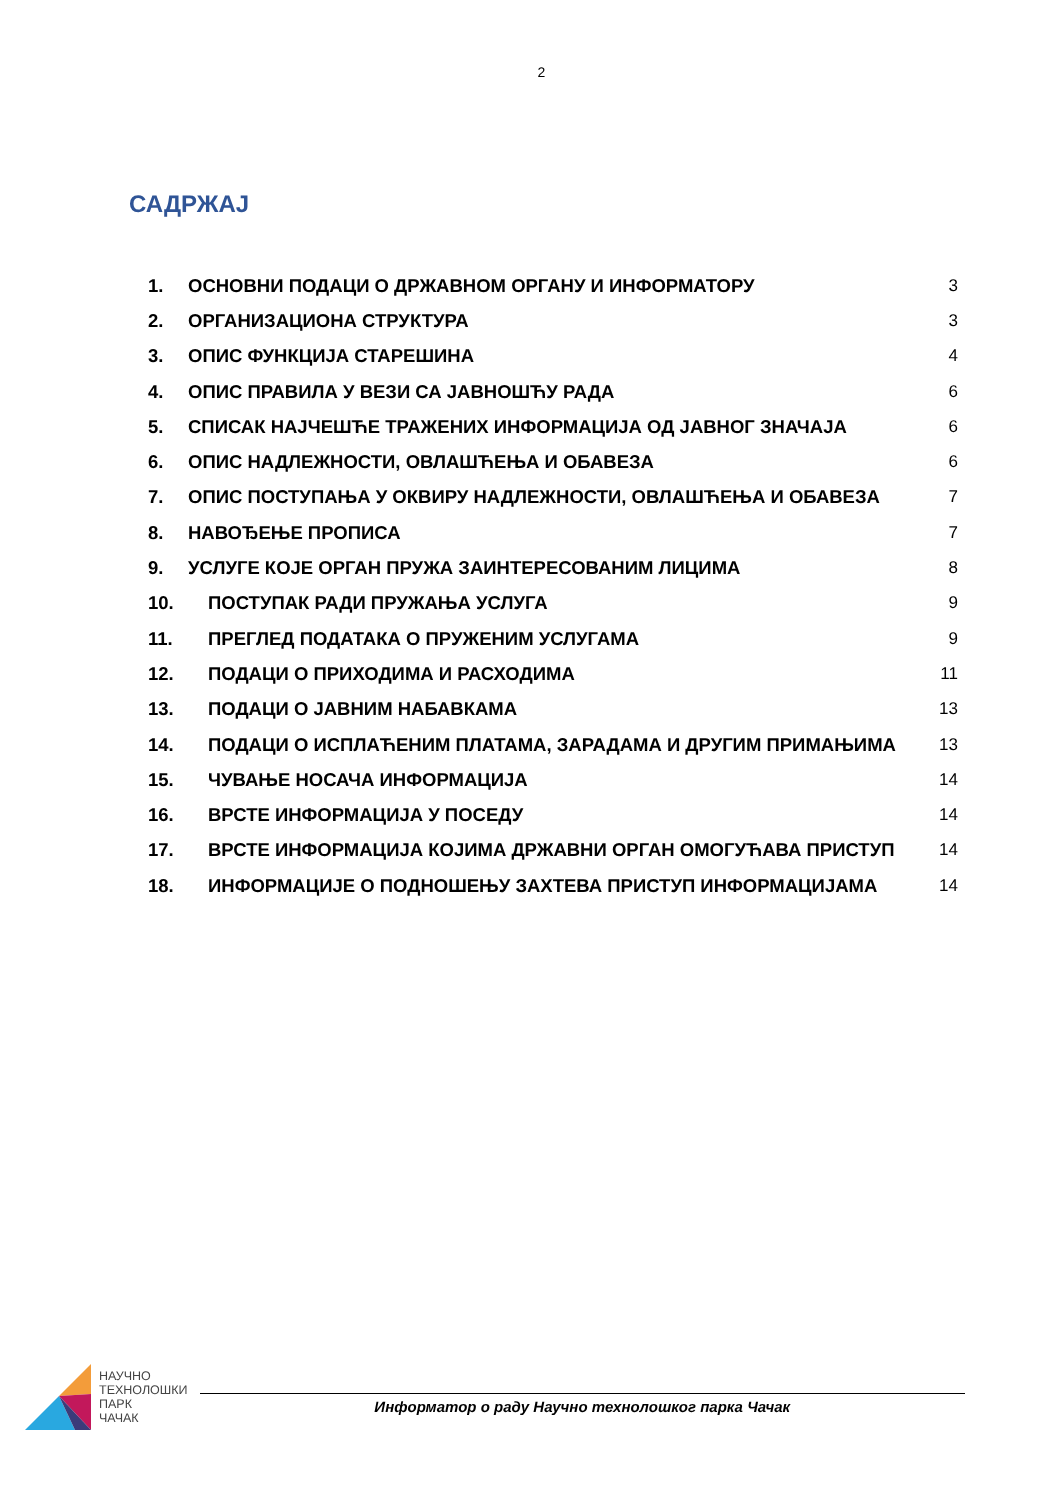2
САДРЖАЈ
1. ОСНОВНИ ПОДАЦИ О ДРЖАВНОМ ОРГАНУ И ИНФОРМАТОРУ 3
2. ОРГАНИЗАЦИОНА СТРУКТУРА 3
3. ОПИС ФУНКЦИЈА СТАРЕШИНА 4
4. ОПИС ПРАВИЛА У ВЕЗИ СА ЈАВНОШЋУ РАДА 6
5. СПИСАК НАЈЧЕШЋЕ ТРАЖЕНИХ ИНФОРМАЦИЈА ОД ЈАВНОГ ЗНАЧАЈА 6
6. ОПИС НАДЛЕЖНОСТИ, ОВЛАШЋЕЊА И ОБАВЕЗА 6
7. ОПИС ПОСТУПАЊА У ОКВИРУ НАДЛЕЖНОСТИ, ОВЛАШЋЕЊА И ОБАВЕЗА 7
8. НАВОЂЕЊЕ ПРОПИСА 7
9. УСЛУГЕ КОЈЕ ОРГАН ПРУЖА ЗАИНТЕРЕСОВАНИМ ЛИЦИМА 8
10. ПОСТУПАК РАДИ ПРУЖАЊА УСЛУГА 9
11. ПРЕГЛЕД ПОДАТАКА О ПРУЖЕНИМ УСЛУГАМА 9
12. ПОДАЦИ О ПРИХОДИМА И РАСХОДИМА 11
13. ПОДАЦИ О ЈАВНИМ НАБАВКАМА 13
14. ПОДАЦИ О ИСПЛАЋЕНИМ ПЛАТАМА, ЗАРАДАМА И ДРУГИМ ПРИМАЊИМА 13
15. ЧУВАЊЕ НОСАЧА ИНФОРМАЦИЈА 14
16. ВРСТЕ ИНФОРМАЦИЈА У ПОСЕДУ 14
17. ВРСТЕ ИНФОРМАЦИЈА КОЈИМА ДРЖАВНИ ОРГАН ОМОГУЋАВА ПРИСТУП 14
18. ИНФОРМАЦИЈЕ О ПОДНОШЕЊУ ЗАХТЕВА ПРИСТУП ИНФОРМАЦИЈАМА 14
НАУЧНО
ТЕХНОЛОШКИ
ПАРК
ЧАЧАК
Информатор о раду Научно технолошког парка Чачак